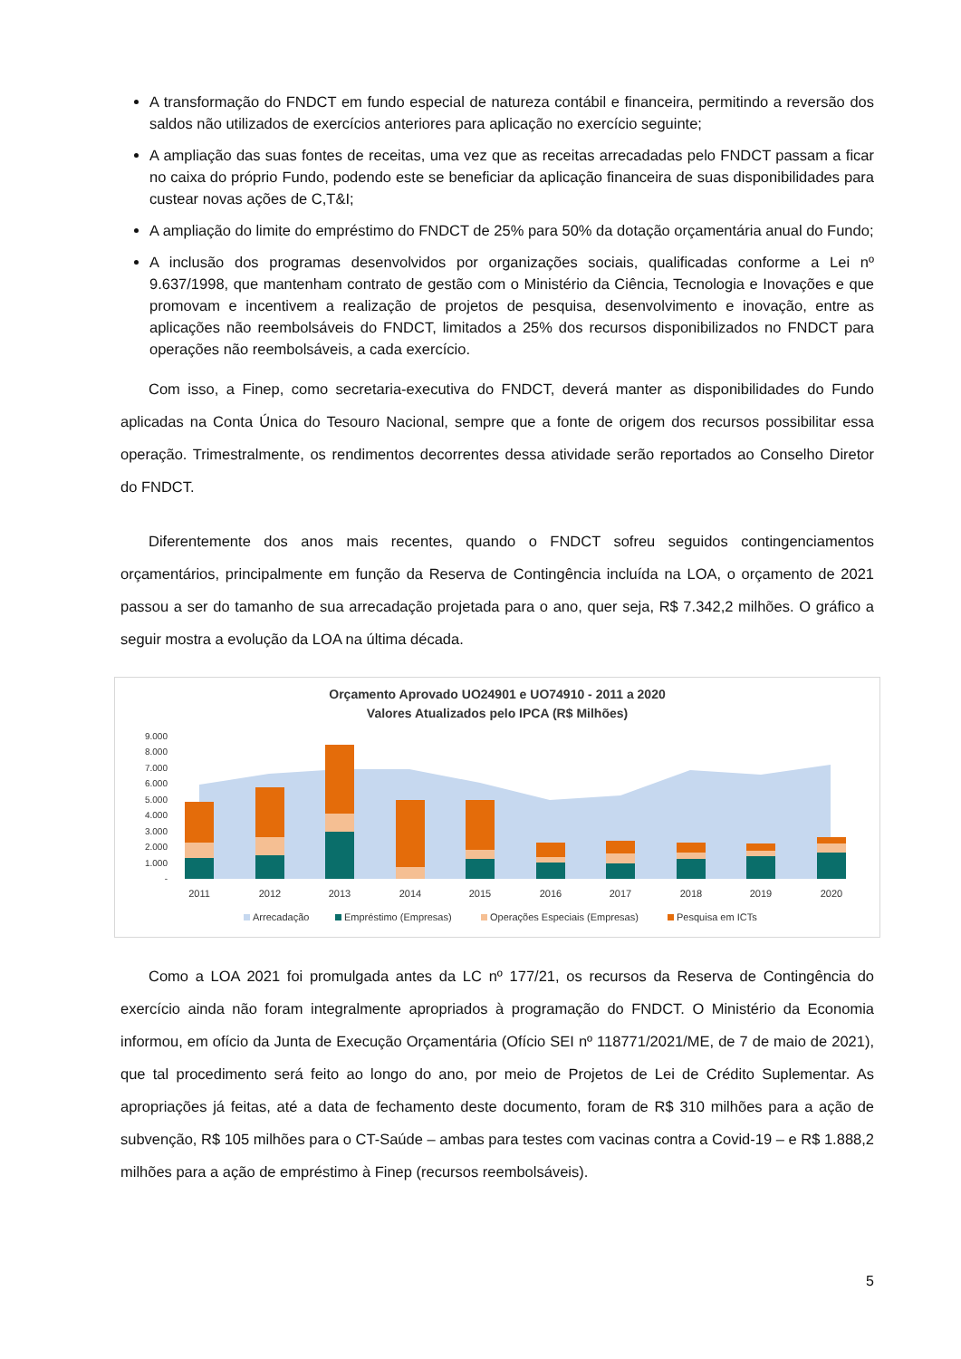A transformação do FNDCT em fundo especial de natureza contábil e financeira, permitindo a reversão dos saldos não utilizados de exercícios anteriores para aplicação no exercício seguinte;
A ampliação das suas fontes de receitas, uma vez que as receitas arrecadadas pelo FNDCT passam a ficar no caixa do próprio Fundo, podendo este se beneficiar da aplicação financeira de suas disponibilidades para custear novas ações de C,T&I;
A ampliação do limite do empréstimo do FNDCT de 25% para 50% da dotação orçamentária anual do Fundo;
A inclusão dos programas desenvolvidos por organizações sociais, qualificadas conforme a Lei nº 9.637/1998, que mantenham contrato de gestão com o Ministério da Ciência, Tecnologia e Inovações e que promovam e incentivem a realização de projetos de pesquisa, desenvolvimento e inovação, entre as aplicações não reembolsáveis do FNDCT, limitados a 25% dos recursos disponibilizados no FNDCT para operações não reembolsáveis, a cada exercício.
Com isso, a Finep, como secretaria-executiva do FNDCT, deverá manter as disponibilidades do Fundo aplicadas na Conta Única do Tesouro Nacional, sempre que a fonte de origem dos recursos possibilitar essa operação. Trimestralmente, os rendimentos decorrentes dessa atividade serão reportados ao Conselho Diretor do FNDCT.
Diferentemente dos anos mais recentes, quando o FNDCT sofreu seguidos contingenciamentos orçamentários, principalmente em função da Reserva de Contingência incluída na LOA, o orçamento de 2021 passou a ser do tamanho de sua arrecadação projetada para o ano, quer seja, R$ 7.342,2 milhões. O gráfico a seguir mostra a evolução da LOA na última década.
Orçamento Aprovado UO24901 e UO74910 - 2011 a 2020
Valores Atualizados pelo IPCA (R$ Milhões)
9.000
8.000
7.000
6.000
5.000
4.000
3.000
2.000
1.000
-
2011
2012
2013
2014
2015
2016
2017
2018
2019
2020
Arrecadação
Empréstimo (Empresas)
Operações Especiais (Empresas)
Pesquisa em ICTs
Como a LOA 2021 foi promulgada antes da LC nº 177/21, os recursos da Reserva de Contingência do exercício ainda não foram integralmente apropriados à programação do FNDCT. O Ministério da Economia informou, em ofício da Junta de Execução Orçamentária (Ofício SEI nº 118771/2021/ME, de 7 de maio de 2021), que tal procedimento será feito ao longo do ano, por meio de Projetos de Lei de Crédito Suplementar. As apropriações já feitas, até a data de fechamento deste documento, foram de R$ 310 milhões para a ação de subvenção, R$ 105 milhões para o CT-Saúde – ambas para testes com vacinas contra a Covid-19 – e R$ 1.888,2 milhões para a ação de empréstimo à Finep (recursos reembolsáveis).
5